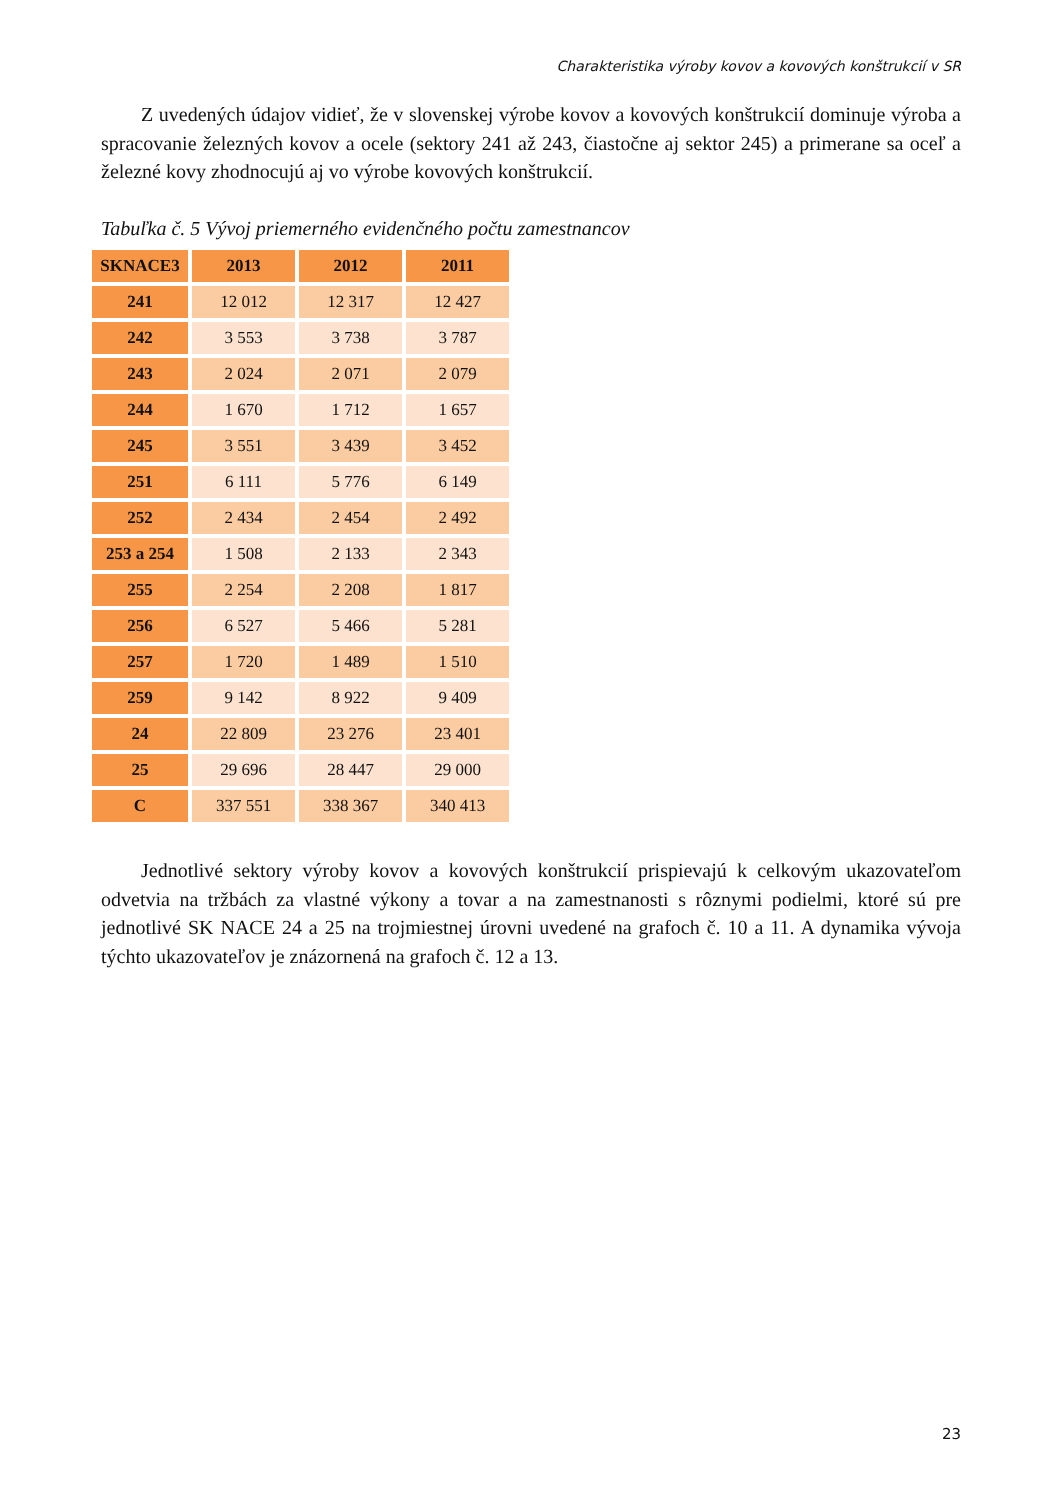Charakteristika výroby kovov a kovových konštrukcií v SR
Z uvedených údajov vidieť, že v slovenskej výrobe kovov a kovových konštrukcií dominuje výroba a spracovanie železných kovov a ocele (sektory 241 až 243, čiastočne aj sektor 245) a primerane sa oceľ a železné kovy zhodnocujú aj vo výrobe kovových konštrukcií.
Tabuľka č. 5 Vývoj priemerného evidenčného počtu zamestnancov
| SKNACE3 | 2013 | 2012 | 2011 |
| --- | --- | --- | --- |
| 241 | 12 012 | 12 317 | 12 427 |
| 242 | 3 553 | 3 738 | 3 787 |
| 243 | 2 024 | 2 071 | 2 079 |
| 244 | 1 670 | 1 712 | 1 657 |
| 245 | 3 551 | 3 439 | 3 452 |
| 251 | 6 111 | 5 776 | 6 149 |
| 252 | 2 434 | 2 454 | 2 492 |
| 253 a 254 | 1 508 | 2 133 | 2 343 |
| 255 | 2 254 | 2 208 | 1 817 |
| 256 | 6 527 | 5 466 | 5 281 |
| 257 | 1 720 | 1 489 | 1 510 |
| 259 | 9 142 | 8 922 | 9 409 |
| 24 | 22 809 | 23 276 | 23 401 |
| 25 | 29 696 | 28 447 | 29 000 |
| C | 337 551 | 338 367 | 340 413 |
Jednotlivé sektory výroby kovov a kovových konštrukcií prispievajú k celkovým ukazovateľom odvetvia na tržbách za vlastné výkony a tovar a na zamestnanosti s rôznymi podielmi, ktoré sú pre jednotlivé SK NACE 24 a 25 na trojmiestnej úrovni uvedené na grafoch č. 10 a 11. A dynamika vývoja týchto ukazovateľov je znázornená na grafoch č. 12 a 13.
23